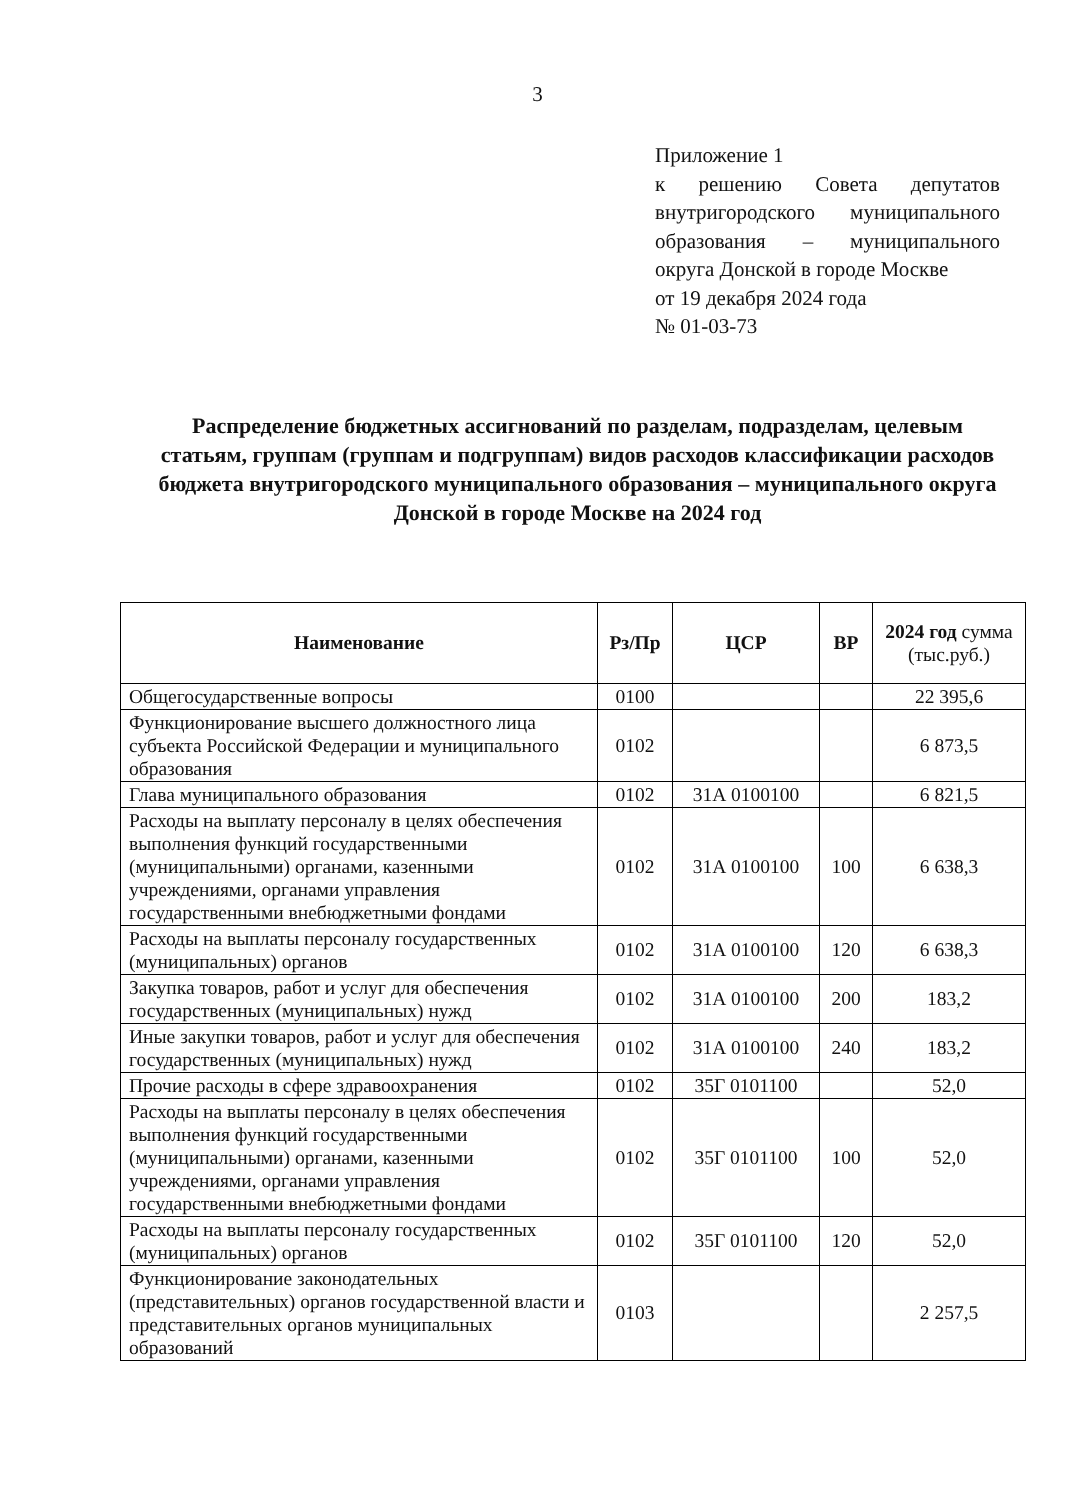3
Приложение 1
к решению Совета депутатов внутригородского муниципального образования – муниципального округа Донской в городе Москве
от 19 декабря 2024 года
№ 01-03-73
Распределение бюджетных ассигнований по разделам, подразделам, целевым статьям, группам (группам и подгруппам) видов расходов классификации расходов бюджета внутригородского муниципального образования – муниципального округа Донской в городе Москве на 2024 год
| Наименование | Рз/Пр | ЦСР | ВР | 2024 год сумма (тыс.руб.) |
| --- | --- | --- | --- | --- |
| Общегосударственные вопросы | 0100 | | | 22 395,6 |
| Функционирование высшего должностного лица субъекта Российской Федерации и муниципального образования | 0102 | | | 6 873,5 |
| Глава муниципального образования | 0102 | 31А 0100100 | | 6 821,5 |
| Расходы на выплату персоналу в целях обеспечения выполнения функций государственными (муниципальными) органами, казенными учреждениями, органами управления государственными внебюджетными фондами | 0102 | 31А 0100100 | 100 | 6 638,3 |
| Расходы на выплаты персоналу государственных (муниципальных) органов | 0102 | 31А 0100100 | 120 | 6 638,3 |
| Закупка товаров, работ и услуг для обеспечения государственных (муниципальных) нужд | 0102 | 31А 0100100 | 200 | 183,2 |
| Иные закупки товаров, работ и услуг для обеспечения государственных (муниципальных) нужд | 0102 | 31А 0100100 | 240 | 183,2 |
| Прочие расходы в сфере здравоохранения | 0102 | 35Г 0101100 | | 52,0 |
| Расходы на выплаты персоналу в целях обеспечения выполнения функций государственными (муниципальными) органами, казенными учреждениями, органами управления государственными внебюджетными фондами | 0102 | 35Г 0101100 | 100 | 52,0 |
| Расходы на выплаты персоналу государственных (муниципальных) органов | 0102 | 35Г 0101100 | 120 | 52,0 |
| Функционирование законодательных (представительных) органов государственной власти и представительных органов муниципальных образований | 0103 | | | 2 257,5 |